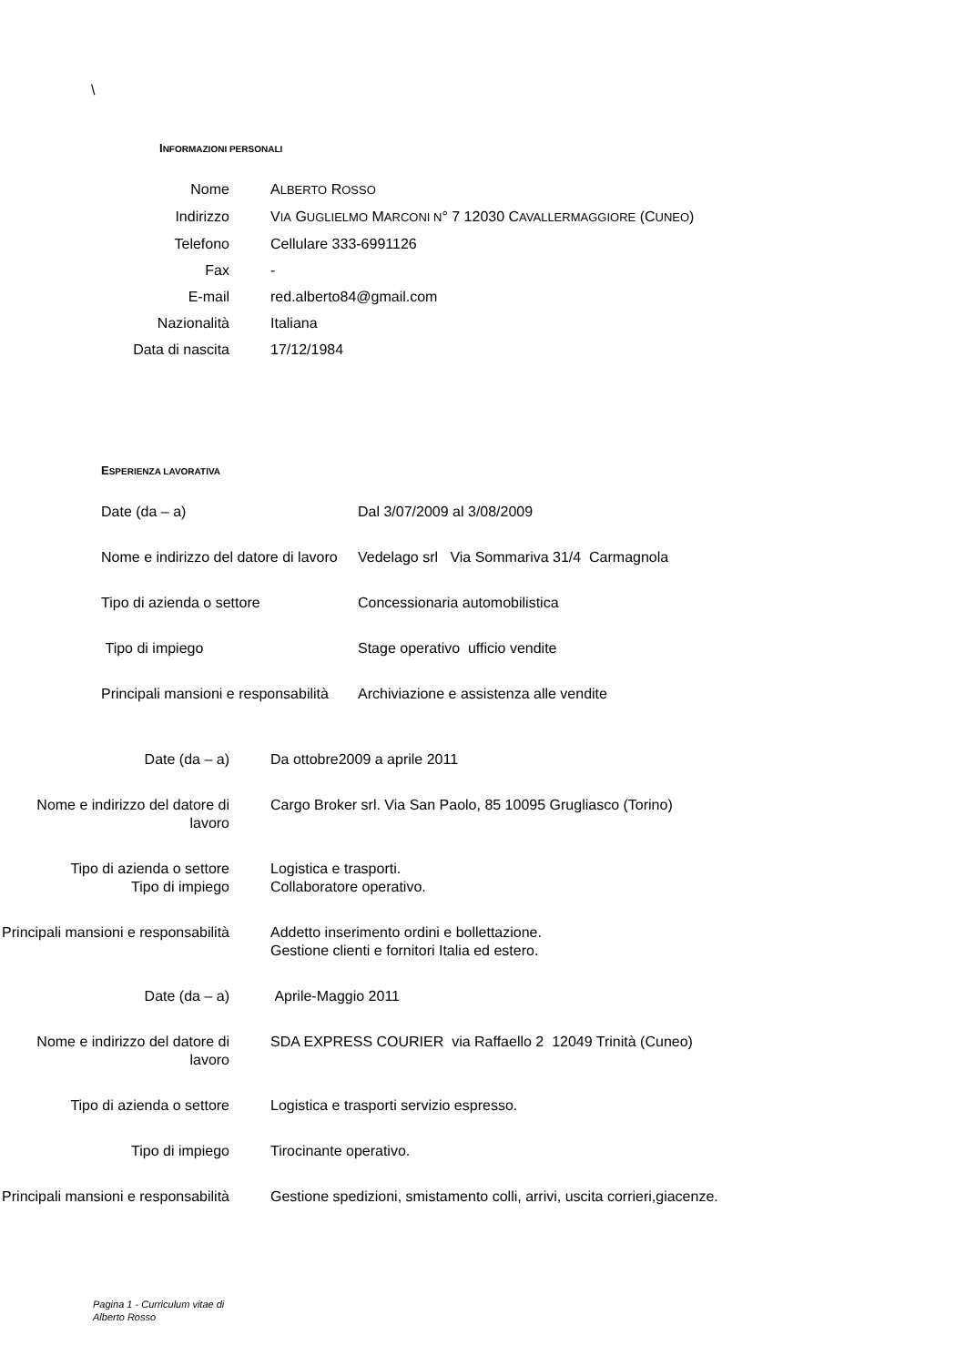\
INFORMAZIONI PERSONALI
Nome ALBERTO ROSSO
Indirizzo VIA GUGLIELMO MARCONI N° 7 12030 CAVALLERMAGGIORE (CUNEO)
Telefono Cellulare 333-6991126
Fax -
E-mail red.alberto84@gmail.com
Nazionalità Italiana
Data di nascita 17/12/1984
ESPERIENZA LAVORATIVA
Date (da – a) Dal 3/07/2009 al 3/08/2009
Nome e indirizzo del datore di lavoro
Vedelago srl Via Sommariva 31/4 Carmagnola
Tipo di azienda o settore Concessionaria automobilistica
Tipo di impiego Stage operativo ufficio vendite
Principali mansioni e responsabilità
Archiviazione e assistenza alle vendite
Date (da – a) Da ottobre2009 a aprile 2011
Nome e indirizzo del datore di lavoro
Cargo Broker srl. Via San Paolo, 85 10095 Grugliasco (Torino)
Tipo di azienda o settore Logistica e trasporti.
Tipo di impiego Collaboratore operativo.
Principali mansioni e responsabilità
Addetto inserimento ordini e bollettazione.
Gestione clienti e fornitori Italia ed estero.
Date (da – a) Aprile-Maggio 2011
Nome e indirizzo del datore di lavoro
SDA EXPRESS COURIER via Raffaello 2 12049 Trinità (Cuneo)
Tipo di azienda o settore Logistica e trasporti servizio espresso.
Tipo di impiego Tirocinante operativo.
Principali mansioni e responsabilità
Gestione spedizioni, smistamento colli, arrivi, uscita corrieri,giacenze.
Pagina 1 - Curriculum vitae di
Alberto Rosso